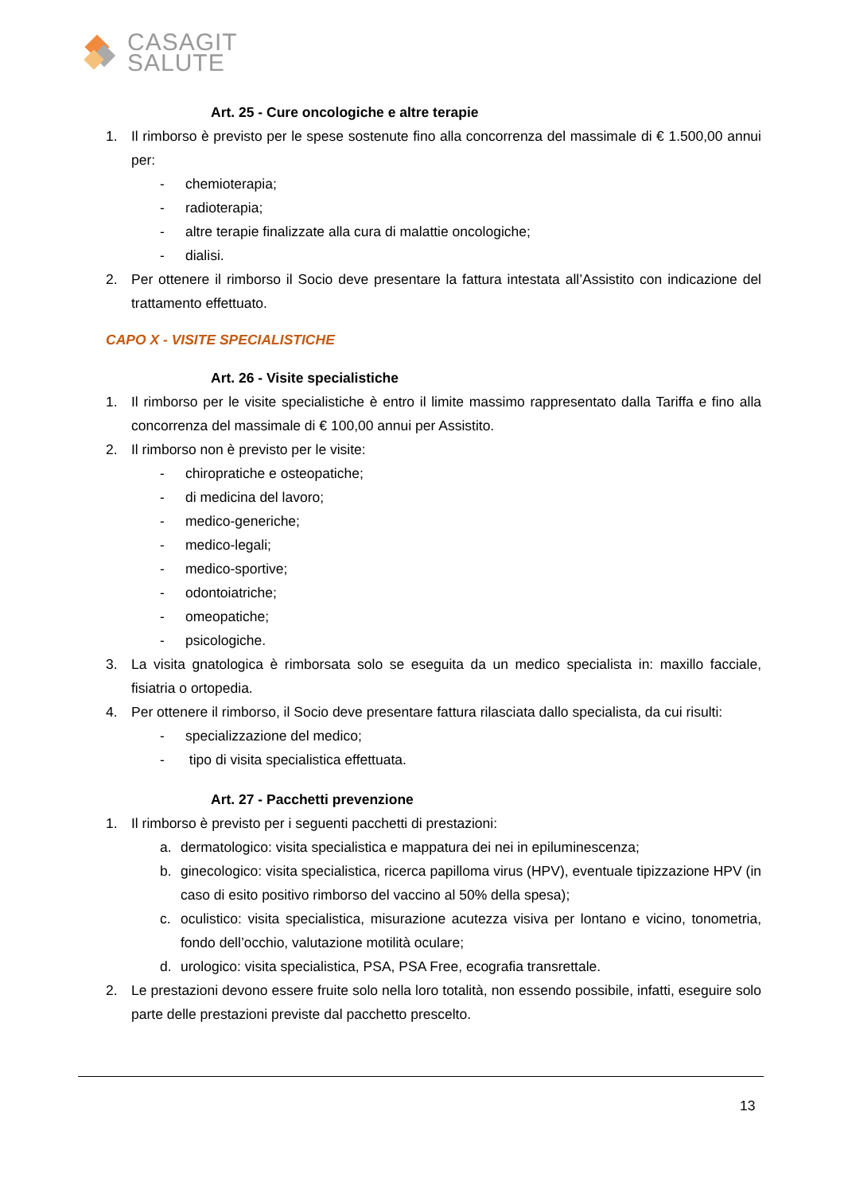CASAGIT
SALUTE
Art. 25 - Cure oncologiche e altre terapie
1. Il rimborso è previsto per le spese sostenute fino alla concorrenza del massimale di € 1.500,00 annui per:
- chemioterapia;
- radioterapia;
- altre terapie finalizzate alla cura di malattie oncologiche;
- dialisi.
2. Per ottenere il rimborso il Socio deve presentare la fattura intestata all’Assistito con indicazione del trattamento effettuato.
CAPO X - VISITE SPECIALISTICHE
Art. 26 - Visite specialistiche
1. Il rimborso per le visite specialistiche è entro il limite massimo rappresentato dalla Tariffa e fino alla concorrenza del massimale di € 100,00 annui per Assistito.
2. Il rimborso non è previsto per le visite:
- chiropratiche e osteopatiche;
- di medicina del lavoro;
- medico-generiche;
- medico-legali;
- medico-sportive;
- odontoiatriche;
- omeopatiche;
- psicologiche.
3. La visita gnatologica è rimborsata solo se eseguita da un medico specialista in: maxillo facciale, fisiatria o ortopedia.
4. Per ottenere il rimborso, il Socio deve presentare fattura rilasciata dallo specialista, da cui risulti:
- specializzazione del medico;
- tipo di visita specialistica effettuata.
Art. 27 - Pacchetti prevenzione
1. Il rimborso è previsto per i seguenti pacchetti di prestazioni:
a. dermatologico: visita specialistica e mappatura dei nei in epiluminescenza;
b. ginecologico: visita specialistica, ricerca papilloma virus (HPV), eventuale tipizzazione HPV (in caso di esito positivo rimborso del vaccino al 50% della spesa);
c. oculistico: visita specialistica, misurazione acutezza visiva per lontano e vicino, tonometria, fondo dell’occhio, valutazione motilità oculare;
d. urologico: visita specialistica, PSA, PSA Free, ecografia transrettale.
2. Le prestazioni devono essere fruite solo nella loro totalità, non essendo possibile, infatti, eseguire solo parte delle prestazioni previste dal pacchetto prescelto.
13